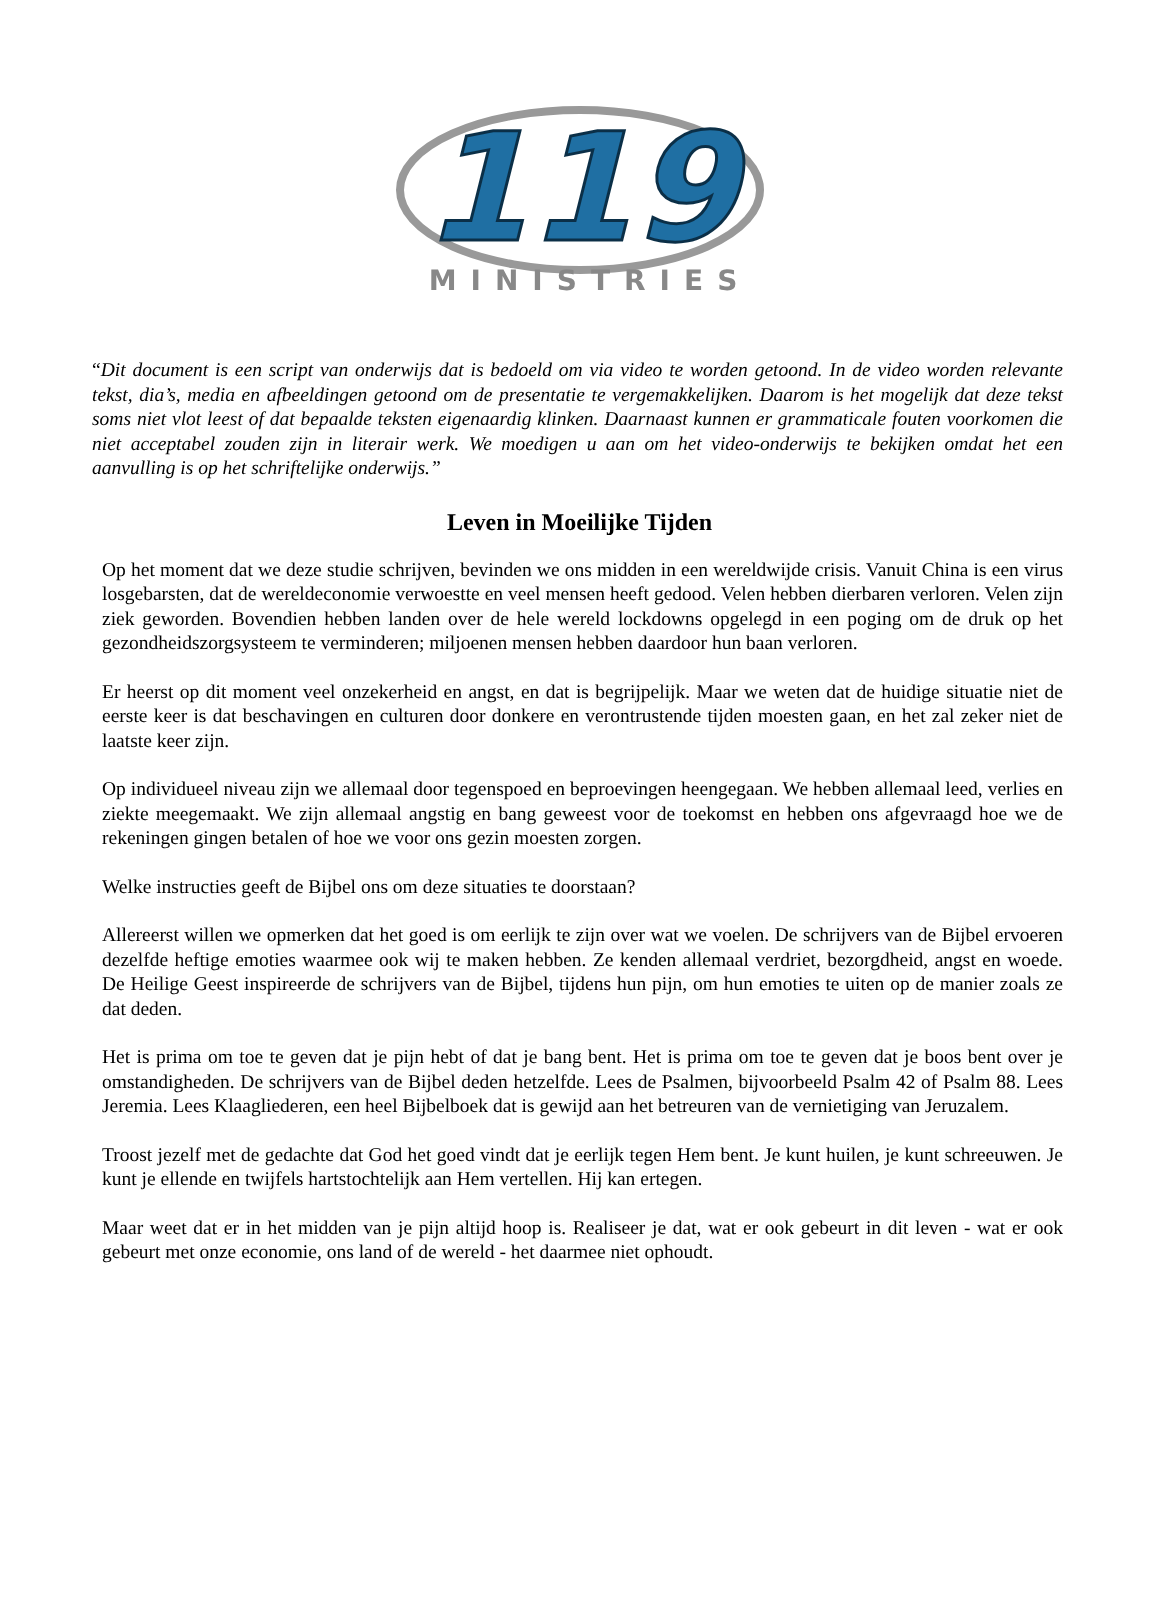119
MINISTRIES
“Dit document is een script van onderwijs dat is bedoeld om via video te worden getoond. In de video worden relevante tekst, dia’s, media en afbeeldingen getoond om de presentatie te vergemakkelijken. Daarom is het mogelijk dat deze tekst soms niet vlot leest of dat bepaalde teksten eigenaardig klinken. Daarnaast kunnen er grammaticale fouten voorkomen die niet acceptabel zouden zijn in literair werk. We moedigen u aan om het video-onderwijs te bekijken omdat het een aanvulling is op het schriftelijke onderwijs.”
Leven in Moeilijke Tijden
Op het moment dat we deze studie schrijven, bevinden we ons midden in een wereldwijde crisis. Vanuit China is een virus losgebarsten, dat de wereldeconomie verwoestte en veel mensen heeft gedood. Velen hebben dierbaren verloren. Velen zijn ziek geworden. Bovendien hebben landen over de hele wereld lockdowns opgelegd in een poging om de druk op het gezondheidszorgsysteem te verminderen; miljoenen mensen hebben daardoor hun baan verloren.
Er heerst op dit moment veel onzekerheid en angst, en dat is begrijpelijk. Maar we weten dat de huidige situatie niet de eerste keer is dat beschavingen en culturen door donkere en verontrustende tijden moesten gaan, en het zal zeker niet de laatste keer zijn.
Op individueel niveau zijn we allemaal door tegenspoed en beproevingen heengegaan. We hebben allemaal leed, verlies en ziekte meegemaakt. We zijn allemaal angstig en bang geweest voor de toekomst en hebben ons afgevraagd hoe we de rekeningen gingen betalen of hoe we voor ons gezin moesten zorgen.
Welke instructies geeft de Bijbel ons om deze situaties te doorstaan?
Allereerst willen we opmerken dat het goed is om eerlijk te zijn over wat we voelen. De schrijvers van de Bijbel ervoeren dezelfde heftige emoties waarmee ook wij te maken hebben. Ze kenden allemaal verdriet, bezorgdheid, angst en woede. De Heilige Geest inspireerde de schrijvers van de Bijbel, tijdens hun pijn, om hun emoties te uiten op de manier zoals ze dat deden.
Het is prima om toe te geven dat je pijn hebt of dat je bang bent. Het is prima om toe te geven dat je boos bent over je omstandigheden. De schrijvers van de Bijbel deden hetzelfde. Lees de Psalmen, bijvoorbeeld Psalm 42 of Psalm 88. Lees Jeremia. Lees Klaagliederen, een heel Bijbelboek dat is gewijd aan het betreuren van de vernietiging van Jeruzalem.
Troost jezelf met de gedachte dat God het goed vindt dat je eerlijk tegen Hem bent. Je kunt huilen, je kunt schreeuwen. Je kunt je ellende en twijfels hartstochtelijk aan Hem vertellen. Hij kan ertegen.
Maar weet dat er in het midden van je pijn altijd hoop is. Realiseer je dat, wat er ook gebeurt in dit leven - wat er ook gebeurt met onze economie, ons land of de wereld - het daarmee niet ophoudt.